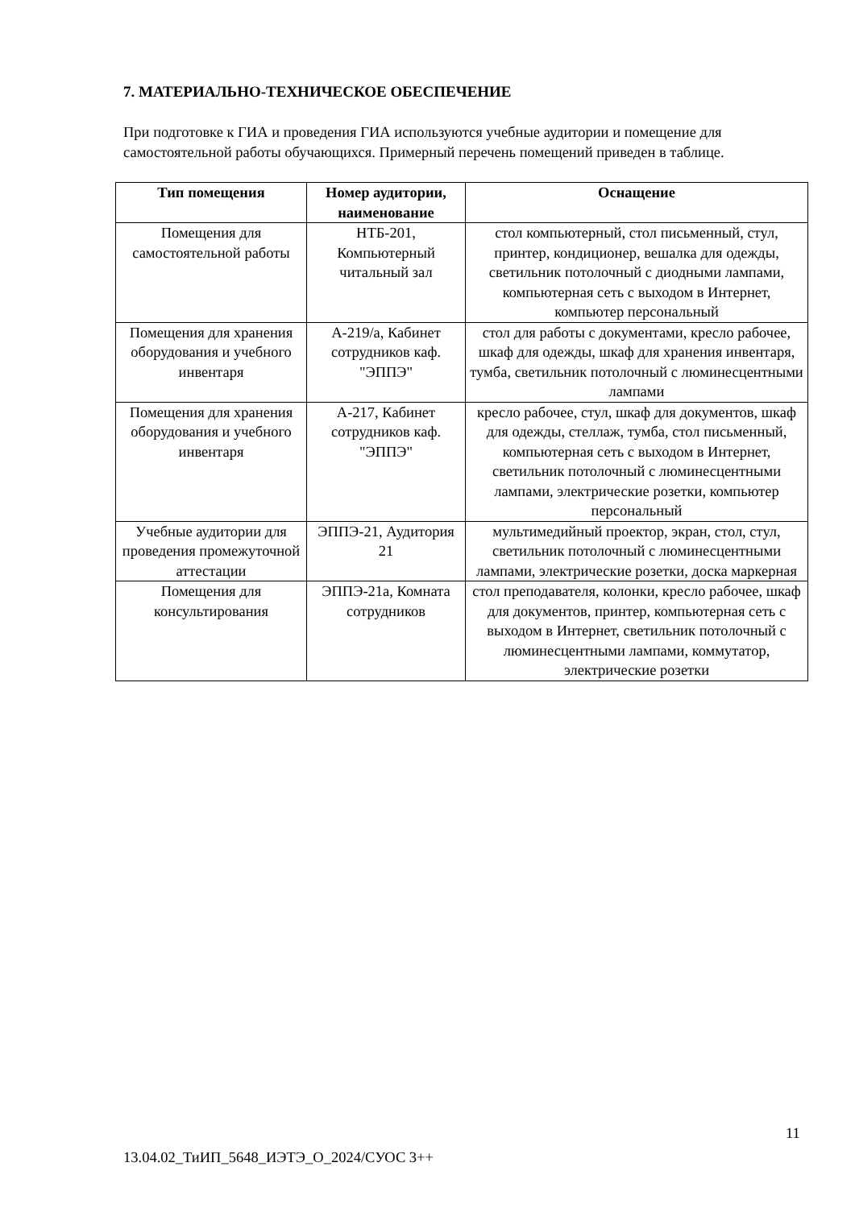7. МАТЕРИАЛЬНО-ТЕХНИЧЕСКОЕ ОБЕСПЕЧЕНИЕ
При подготовке к ГИА и проведения ГИА используются учебные аудитории и помещение для самостоятельной работы обучающихся. Примерный перечень помещений приведен в таблице.
| Тип помещения | Номер аудитории, наименование | Оснащение |
| --- | --- | --- |
| Помещения для самостоятельной работы | НТБ-201, Компьютерный читальный зал | стол компьютерный, стол письменный, стул, принтер, кондиционер, вешалка для одежды, светильник потолочный с диодными лампами, компьютерная сеть с выходом в Интернет, компьютер персональный |
| Помещения для хранения оборудования и учебного инвентаря | А-219/а, Кабинет сотрудников каф. "ЭППЭ" | стол для работы с документами, кресло рабочее, шкаф для одежды, шкаф для хранения инвентаря, тумба, светильник потолочный с люминесцентными лампами |
| Помещения для хранения оборудования и учебного инвентаря | А-217, Кабинет сотрудников каф. "ЭППЭ" | кресло рабочее, стул, шкаф для документов, шкаф для одежды, стеллаж, тумба, стол письменный, компьютерная сеть с выходом в Интернет, светильник потолочный с люминесцентными лампами, электрические розетки, компьютер персональный |
| Учебные аудитории для проведения промежуточной аттестации | ЭППЭ-21, Аудитория 21 | мультимедийный проектор, экран, стол, стул, светильник потолочный с люминесцентными лампами, электрические розетки, доска маркерная |
| Помещения для консультирования | ЭППЭ-21а, Комната сотрудников | стол преподавателя, колонки, кресло рабочее, шкаф для документов, принтер, компьютерная сеть с выходом в Интернет, светильник потолочный с люминесцентными лампами, коммутатор, электрические розетки |
11
13.04.02_ТиИП_5648_ИЭТЭ_О_2024/СУОС 3++